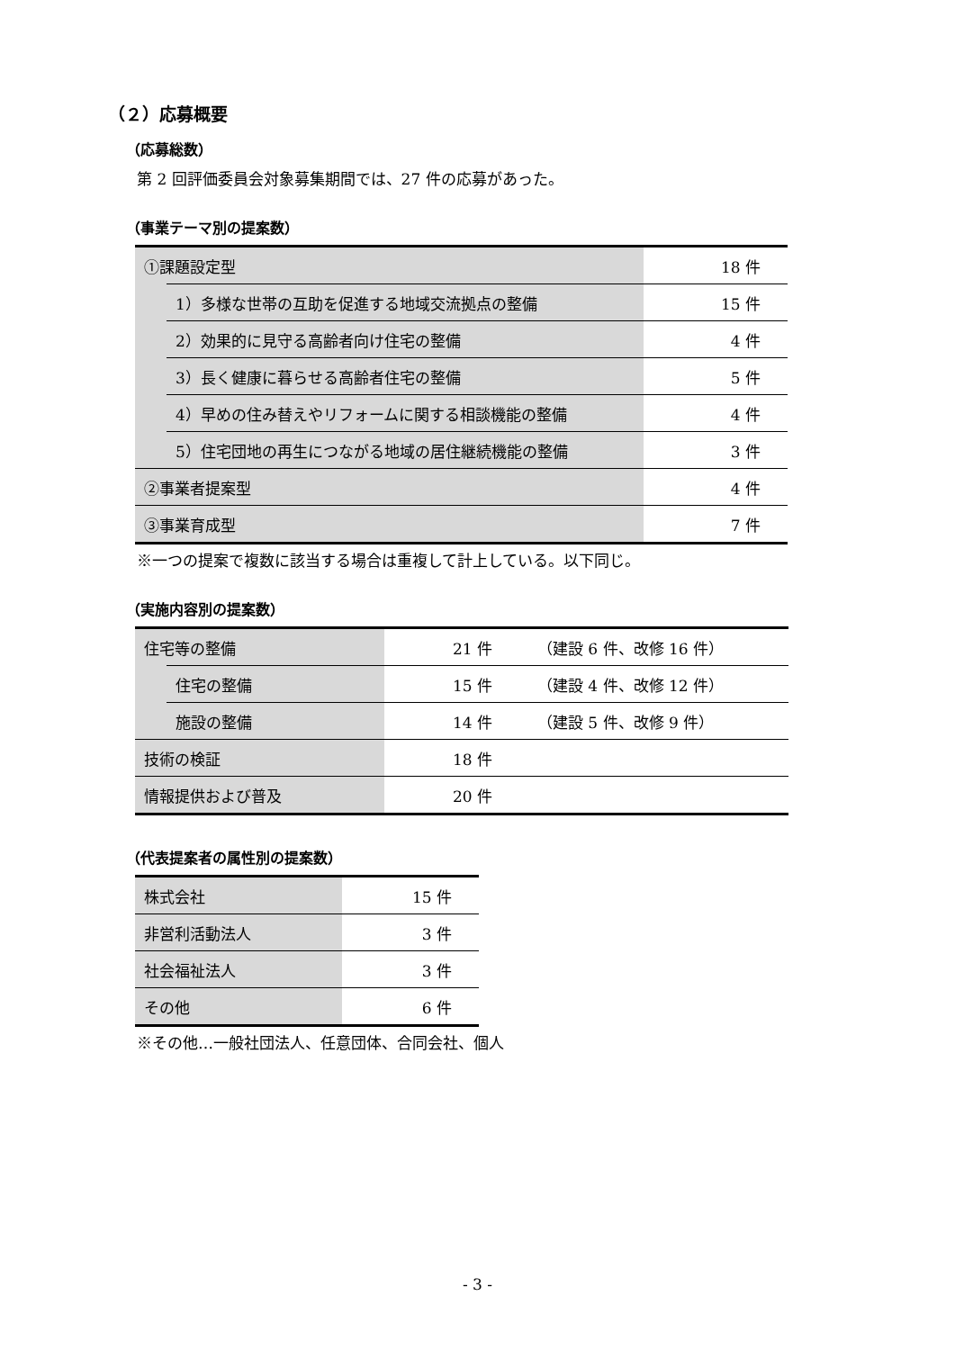（２）応募概要
（応募総数）
第 2 回評価委員会対象募集期間では、27 件の応募があった。
（事業テーマ別の提案数）
| ①課題設定型 | | 18 件 |
| | 1）多様な世帯の互助を促進する地域交流拠点の整備 | 15 件 |
| | 2）効果的に見守る高齢者向け住宅の整備 | 4 件 |
| | 3）長く健康に暮らせる高齢者住宅の整備 | 5 件 |
| | 4）早めの住み替えやリフォームに関する相談機能の整備 | 4 件 |
| | 5）住宅団地の再生につながる地域の居住継続機能の整備 | 3 件 |
| ②事業者提案型 | | 4 件 |
| ③事業育成型 | | 7 件 |
※一つの提案で複数に該当する場合は重複して計上している。以下同じ。
（実施内容別の提案数）
| 住宅等の整備 | | 21 件 | （建設 6 件、改修 16 件） |
| | 住宅の整備 | 15 件 | （建設 4 件、改修 12 件） |
| | 施設の整備 | 14 件 | （建設 5 件、改修 9 件） |
| 技術の検証 | | 18 件 | |
| 情報提供および普及 | | 20 件 | |
（代表提案者の属性別の提案数）
| 株式会社 | 15 件 |
| 非営利活動法人 | 3 件 |
| 社会福祉法人 | 3 件 |
| その他 | 6 件 |
※その他…一般社団法人、任意団体、合同会社、個人
- 3 -